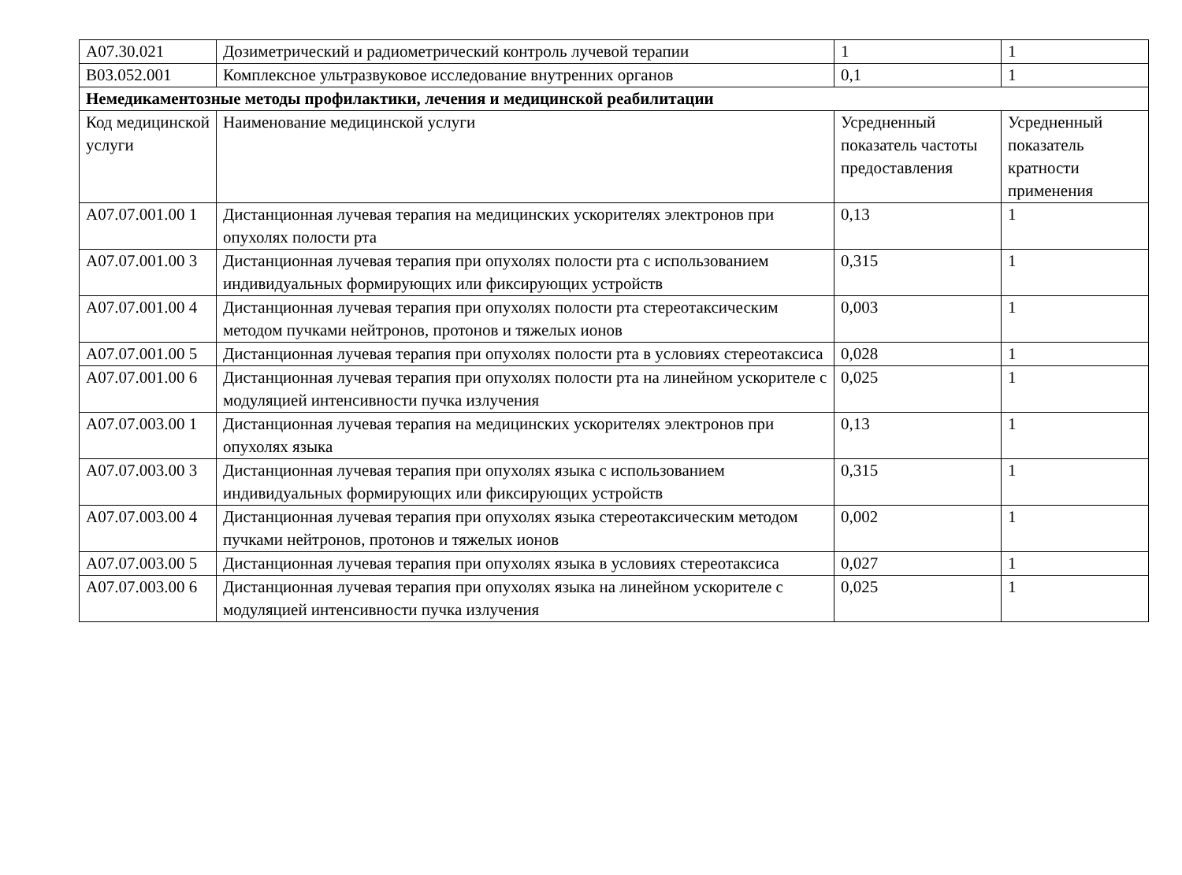| A07.30.021 | Дозиметрический и радиометрический контроль лучевой терапии | 1 | 1 |
| B03.052.001 | Комплексное ультразвуковое исследование внутренних органов | 0,1 | 1 |
| Немедикаментозные методы профилактики, лечения и медицинской реабилитации | | | |
| Код медицинской услуги | Наименование медицинской услуги | Усредненный показатель частоты предоставления | Усредненный показатель кратности применения |
| A07.07.001.00 1 | Дистанционная лучевая терапия на медицинских ускорителях электронов при опухолях полости рта | 0,13 | 1 |
| A07.07.001.00 3 | Дистанционная лучевая терапия при опухолях полости рта с использованием индивидуальных формирующих или фиксирующих устройств | 0,315 | 1 |
| A07.07.001.00 4 | Дистанционная лучевая терапия при опухолях полости рта стереотаксическим методом пучками нейтронов, протонов и тяжелых ионов | 0,003 | 1 |
| A07.07.001.00 5 | Дистанционная лучевая терапия при опухолях полости рта в условиях стереотаксиса | 0,028 | 1 |
| A07.07.001.00 6 | Дистанционная лучевая терапия при опухолях полости рта на линейном ускорителе с модуляцией интенсивности пучка излучения | 0,025 | 1 |
| A07.07.003.00 1 | Дистанционная лучевая терапия на медицинских ускорителях электронов при опухолях языка | 0,13 | 1 |
| A07.07.003.00 3 | Дистанционная лучевая терапия при опухолях языка с использованием индивидуальных формирующих или фиксирующих устройств | 0,315 | 1 |
| A07.07.003.00 4 | Дистанционная лучевая терапия при опухолях языка стереотаксическим методом пучками нейтронов, протонов и тяжелых ионов | 0,002 | 1 |
| A07.07.003.00 5 | Дистанционная лучевая терапия при опухолях языка в условиях стереотаксиса | 0,027 | 1 |
| A07.07.003.00 6 | Дистанционная лучевая терапия при опухолях языка на линейном ускорителе с модуляцией интенсивности пучка излучения | 0,025 | 1 |